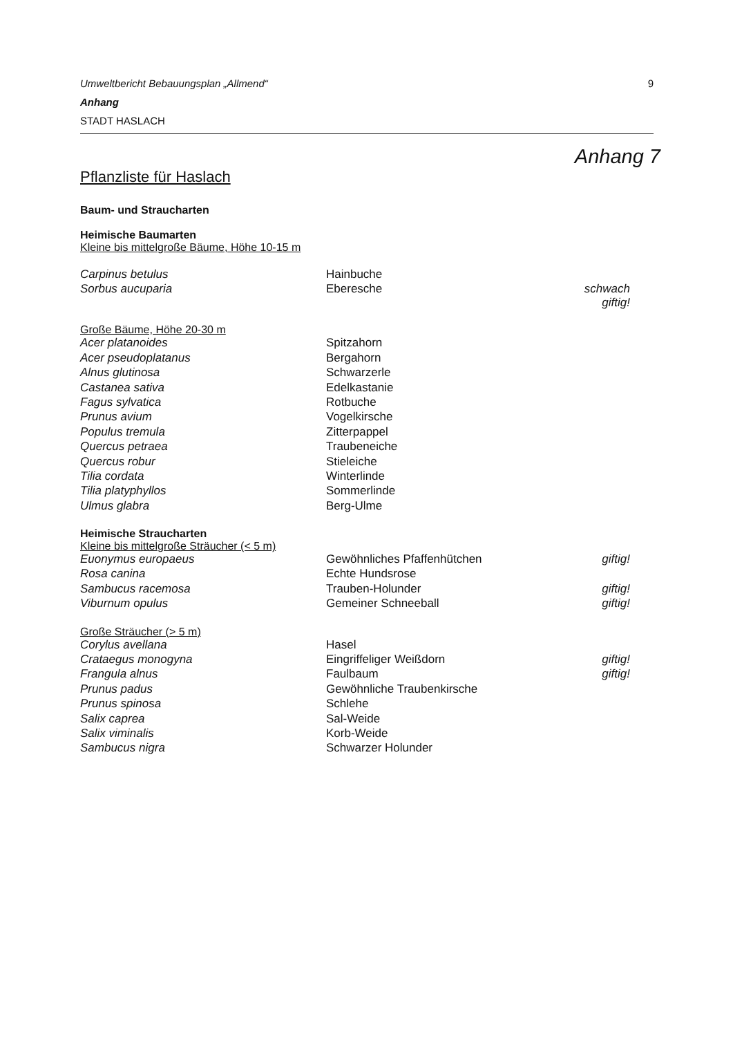Umweltbericht Bebauungsplan „Allmend“9
Anhang
STADT HASLACH
Anhang 7
Pflanzliste für Haslach
Baum- und Straucharten
Heimische Baumarten
Kleine bis mittelgroße Bäume, Höhe 10-15 m
| Carpinus betulus | Hainbuche | |
| Sorbus aucuparia | Eberesche | schwach giftig! |
Große Bäume, Höhe 20-30 m
| Acer platanoides | Spitzahorn | |
| Acer pseudoplatanus | Bergahorn | |
| Alnus glutinosa | Schwarzerle | |
| Castanea sativa | Edelkastanie | |
| Fagus sylvatica | Rotbuche | |
| Prunus avium | Vogelkirsche | |
| Populus tremula | Zitterpappel | |
| Quercus petraea | Traubeneiche | |
| Quercus robur | Stieleiche | |
| Tilia cordata | Winterlinde | |
| Tilia platyphyllos | Sommerlinde | |
| Ulmus glabra | Berg-Ulme | |
Heimische Straucharten
Kleine bis mittelgroße Sträucher (< 5 m)
| Euonymus europaeus | Gewöhnliches Pfaffenhütchen | giftig! |
| Rosa canina | Echte Hundsrose | |
| Sambucus racemosa | Trauben-Holunder | giftig! |
| Viburnum opulus | Gemeiner Schneeball | giftig! |
Große Sträucher (> 5 m)
| Corylus avellana | Hasel | |
| Crataegus monogyna | Eingriffeliger Weißdorn | giftig! |
| Frangula alnus | Faulbaum | giftig! |
| Prunus padus | Gewöhnliche Traubenkirsche | |
| Prunus spinosa | Schlehe | |
| Salix caprea | Sal-Weide | |
| Salix viminalis | Korb-Weide | |
| Sambucus nigra | Schwarzer Holunder | |